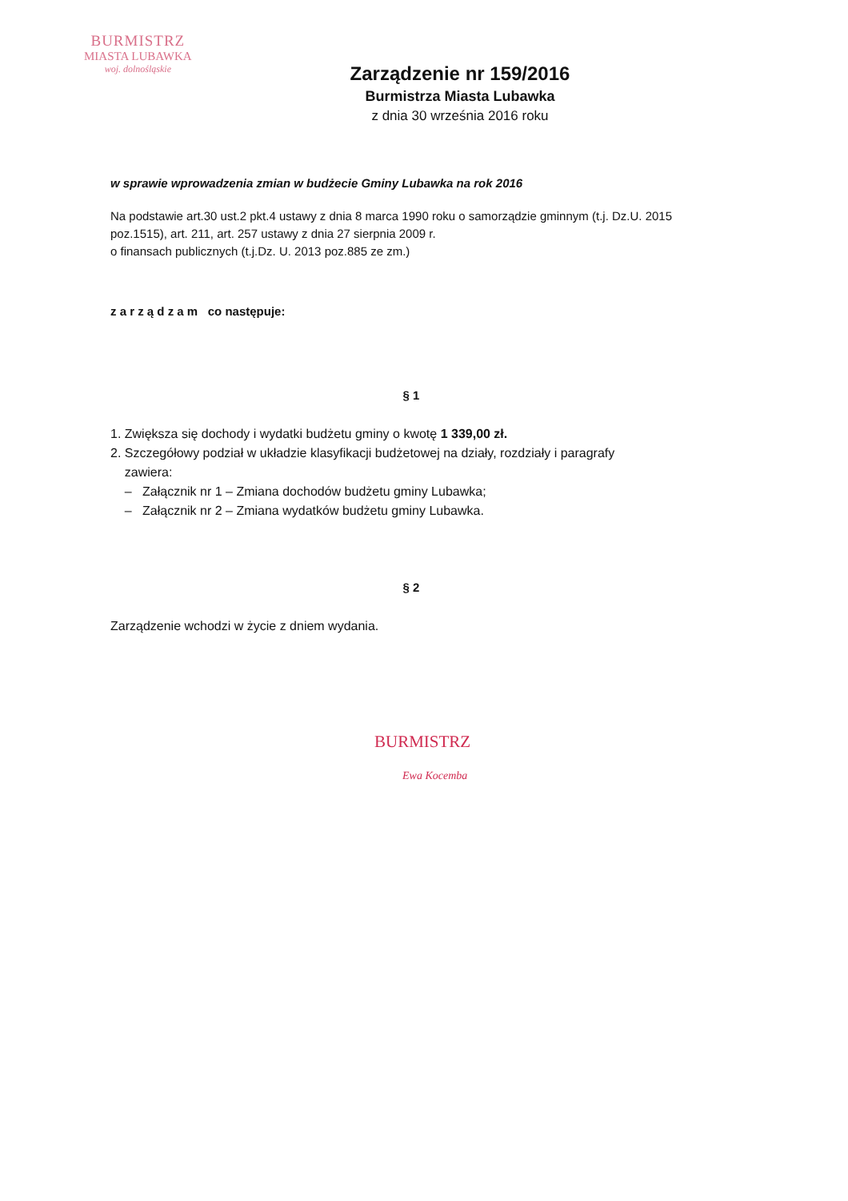BURMISTRZ
MIASTA LUBAWKA
woj. dolnośląskie
Zarządzenie nr 159/2016
Burmistrza Miasta Lubawka
z dnia 30 września 2016 roku
w sprawie wprowadzenia zmian w budżecie Gminy Lubawka na rok 2016
Na podstawie art.30 ust.2 pkt.4 ustawy z dnia 8 marca 1990 roku o samorządzie gminnym (t.j. Dz.U. 2015 poz.1515), art. 211, art. 257 ustawy z dnia 27 sierpnia 2009 r.
o finansach publicznych (t.j.Dz. U. 2013 poz.885 ze zm.)
z a r z ą d z a m co następuje:
§ 1
1. Zwiększa się dochody i wydatki budżetu gminy o kwotę 1 339,00 zł.
2. Szczegółowy podział w układzie klasyfikacji budżetowej na działy, rozdziały i paragrafy
zawiera:
– Załącznik nr 1 – Zmiana dochodów budżetu gminy Lubawka;
– Załącznik nr 2 – Zmiana wydatków budżetu gminy Lubawka.
§ 2
Zarządzenie wchodzi w życie z dniem wydania.
BURMISTRZ
Ewa Kocemba